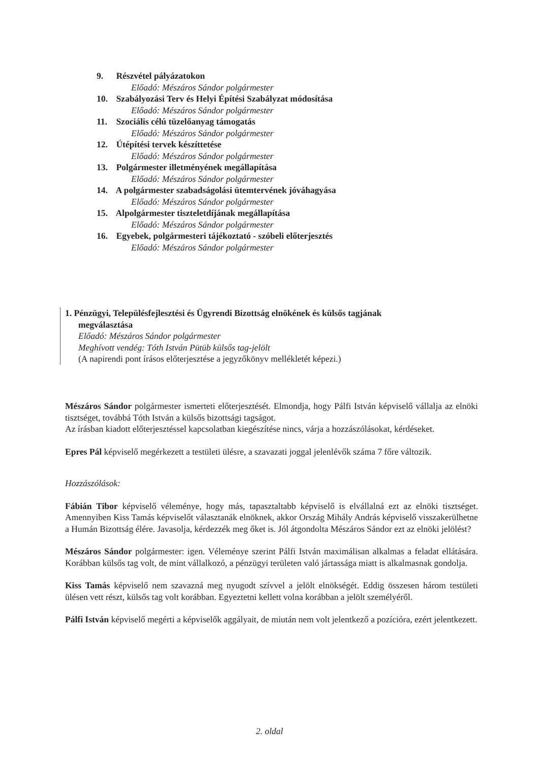9. Részvétel pályázatokon
Előadó: Mészáros Sándor polgármester
10. Szabályozási Terv és Helyi Építési Szabályzat módosítása
Előadó: Mészáros Sándor polgármester
11. Szociális célú tüzelőanyag támogatás
Előadó: Mészáros Sándor polgármester
12. Útépítési tervek készíttetése
Előadó: Mészáros Sándor polgármester
13. Polgármester illetményének megállapítása
Előadó: Mészáros Sándor polgármester
14. A polgármester szabadságolási ütemtervének jóváhagyása
Előadó: Mészáros Sándor polgármester
15. Alpolgármester tiszteletdíjának megállapítása
Előadó: Mészáros Sándor polgármester
16. Egyebek, polgármesteri tájékoztató - szóbeli előterjesztés
Előadó: Mészáros Sándor polgármester
1. Pénzügyi, Településfejlesztési és Ügyrendi Bizottság elnökének és külsős tagjának
megválasztása
Előadó: Mészáros Sándor polgármester
Meghívott vendég: Tóth István Pütüb külsős tag-jelölt
(A napirendi pont írásos előterjesztése a jegyzőkönyv mellékletét képezi.)
Mészáros Sándor polgármester ismerteti előterjesztését. Elmondja, hogy Pálfi István képviselő vállalja az elnöki tisztséget, továbbá Tóth István a külsős bizottsági tagságot.
Az írásban kiadott előterjesztéssel kapcsolatban kiegészítése nincs, várja a hozzászólásokat, kérdéseket.
Epres Pál képviselő megérkezett a testületi ülésre, a szavazati joggal jelenlévők száma 7 főre változik.
Hozzászólások:
Fábián Tibor képviselő véleménye, hogy más, tapasztaltabb képviselő is elvállalná ezt az elnöki tisztséget. Amennyiben Kiss Tamás képviselőt választanák elnöknek, akkor Ország Mihály András képviselő visszakerülhetne a Humán Bizottság élére. Javasolja, kérdezzék meg őket is. Jól átgondolta Mészáros Sándor ezt az elnöki jelölést?
Mészáros Sándor polgármester: igen. Véleménye szerint Pálfi István maximálisan alkalmas a feladat ellátására. Korábban külsős tag volt, de mint vállalkozó, a pénzügyi területen való jártassága miatt is alkalmasnak gondolja.
Kiss Tamás képviselő nem szavazná meg nyugodt szívvel a jelölt elnökségét. Eddig összesen három testületi ülésen vett részt, külsős tag volt korábban. Egyeztetni kellett volna korábban a jelölt személyéről.
Pálfi István képviselő megérti a képviselők aggályait, de miután nem volt jelentkező a pozícióra, ezért jelentkezett.
2. oldal